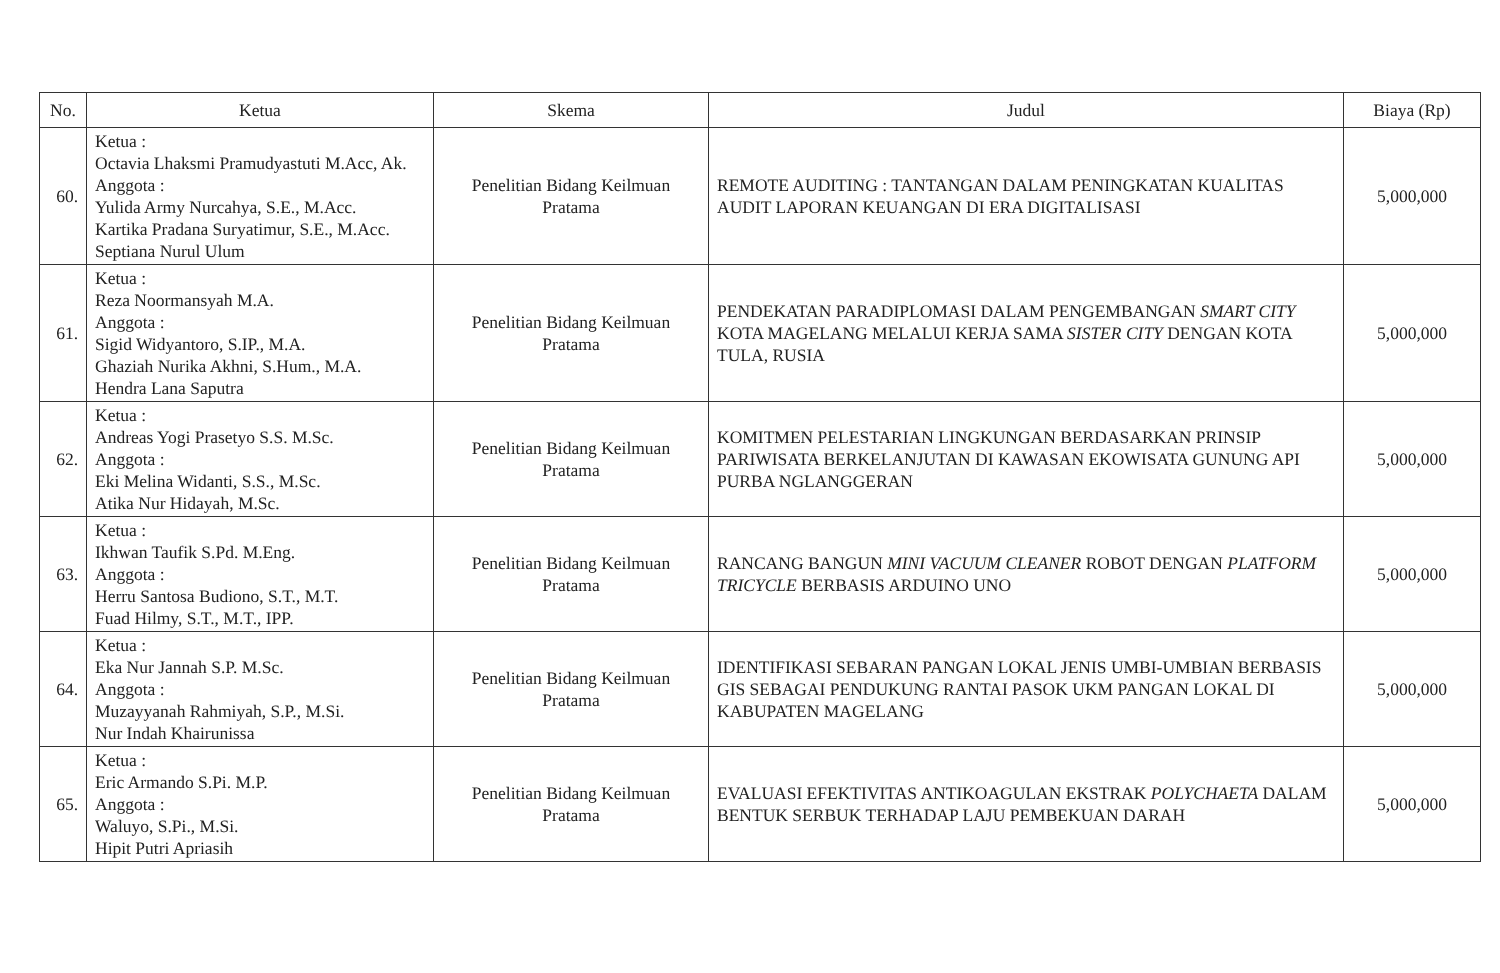| No. | Ketua | Skema | Judul | Biaya (Rp) |
| --- | --- | --- | --- | --- |
| 60. | Ketua : Octavia Lhaksmi Pramudyastuti M.Acc, Ak. Anggota : Yulida Army Nurcahya, S.E., M.Acc. Kartika Pradana Suryatimur, S.E., M.Acc. Septiana Nurul Ulum | Penelitian Bidang Keilmuan Pratama | REMOTE AUDITING : TANTANGAN DALAM PENINGKATAN KUALITAS AUDIT LAPORAN KEUANGAN DI ERA DIGITALISASI | 5,000,000 |
| 61. | Ketua : Reza Noormansyah M.A. Anggota : Sigid Widyantoro, S.IP., M.A. Ghaziah Nurika Akhni, S.Hum., M.A. Hendra Lana Saputra | Penelitian Bidang Keilmuan Pratama | PENDEKATAN PARADIPLOMASI DALAM PENGEMBANGAN SMART CITY KOTA MAGELANG MELALUI KERJA SAMA SISTER CITY DENGAN KOTA TULA, RUSIA | 5,000,000 |
| 62. | Ketua : Andreas Yogi Prasetyo S.S. M.Sc. Anggota : Eki Melina Widanti, S.S., M.Sc. Atika Nur Hidayah, M.Sc. | Penelitian Bidang Keilmuan Pratama | KOMITMEN PELESTARIAN LINGKUNGAN BERDASARKAN PRINSIP PARIWISATA BERKELANJUTAN DI KAWASAN EKOWISATA GUNUNG API PURBA NGLANGGERAN | 5,000,000 |
| 63. | Ketua : Ikhwan Taufik S.Pd. M.Eng. Anggota : Herru Santosa Budiono, S.T., M.T. Fuad Hilmy, S.T., M.T., IPP. | Penelitian Bidang Keilmuan Pratama | RANCANG BANGUN MINI VACUUM CLEANER ROBOT DENGAN PLATFORM TRICYCLE BERBASIS ARDUINO UNO | 5,000,000 |
| 64. | Ketua : Eka Nur Jannah S.P. M.Sc. Anggota : Muzayyanah Rahmiyah, S.P., M.Si. Nur Indah Khairunissa | Penelitian Bidang Keilmuan Pratama | IDENTIFIKASI SEBARAN PANGAN LOKAL JENIS UMBI-UMBIAN BERBASIS GIS SEBAGAI PENDUKUNG RANTAI PASOK UKM PANGAN LOKAL DI KABUPATEN MAGELANG | 5,000,000 |
| 65. | Ketua : Eric Armando S.Pi. M.P. Anggota : Waluyo, S.Pi., M.Si. Hipit Putri Apriasih | Penelitian Bidang Keilmuan Pratama | EVALUASI EFEKTIVITAS ANTIKOAGULAN EKSTRAK POLYCHAETA DALAM BENTUK SERBUK TERHADAP LAJU PEMBEKUAN DARAH | 5,000,000 |